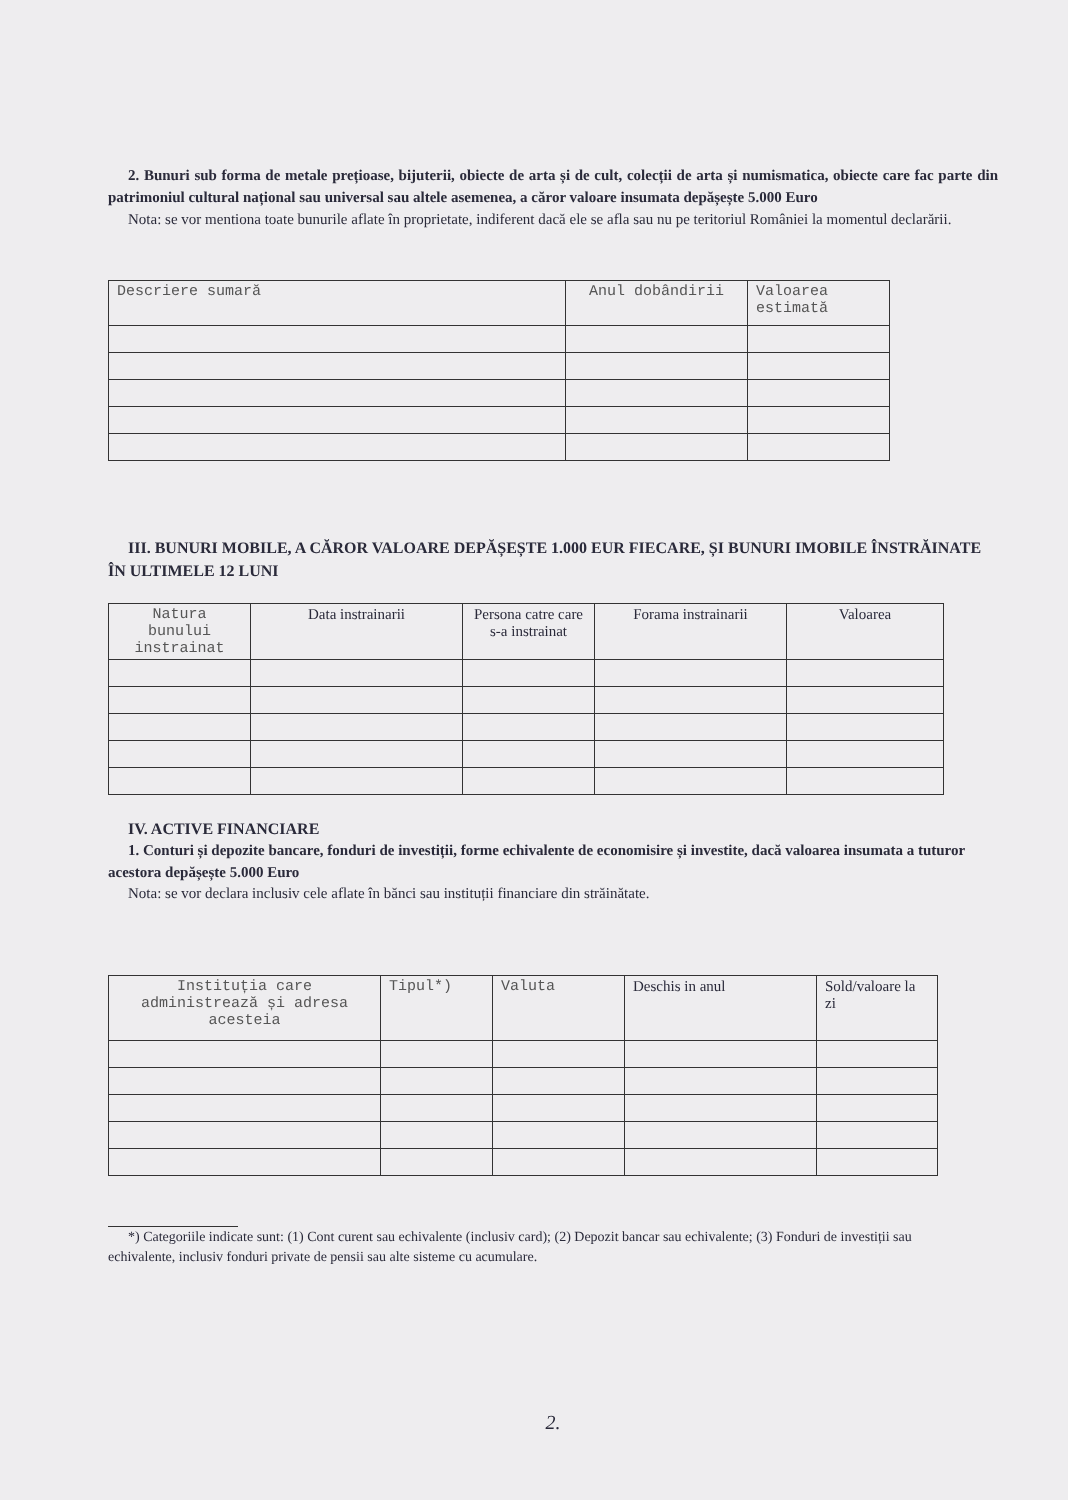2. Bunuri sub forma de metale prețioase, bijuterii, obiecte de arta și de cult, colecții de arta și numismatica, obiecte care fac parte din patrimoniul cultural național sau universal sau altele asemenea, a căror valoare insumata depășește 5.000 Euro
Nota: se vor mentiona toate bunurile aflate în proprietate, indiferent dacă ele se afla sau nu pe teritoriul României la momentul declarării.
| Descriere sumară | Anul dobândirii | Valoarea estimată |
| --- | --- | --- |
III. BUNURI MOBILE, A CĂROR VALOARE DEPĂȘEȘTE 1.000 EUR FIECARE, ȘI BUNURI IMOBILE ÎNSTRĂINATE ÎN ULTIMELE 12 LUNI
| Natura bunului instrainat | Data instrainarii | Persona catre care s-a instrainat | Forama instrainarii | Valoarea |
| --- | --- | --- | --- | --- |
IV. ACTIVE FINANCIARE
1. Conturi și depozite bancare, fonduri de investiții, forme echivalente de economisire și investite, dacă valoarea insumata a tuturor acestora depășește 5.000 Euro
Nota: se vor declara inclusiv cele aflate în bănci sau instituții financiare din străinătate.
| Instituția care administrează și adresa acesteia | Tipul*) | Valuta | Deschis in anul | Sold/valoare la zi |
| --- | --- | --- | --- | --- |
*) Categoriile indicate sunt: (1) Cont curent sau echivalente (inclusiv card); (2) Depozit bancar sau echivalente; (3) Fonduri de investiții sau echivalente, inclusiv fonduri private de pensii sau alte sisteme cu acumulare.
2.